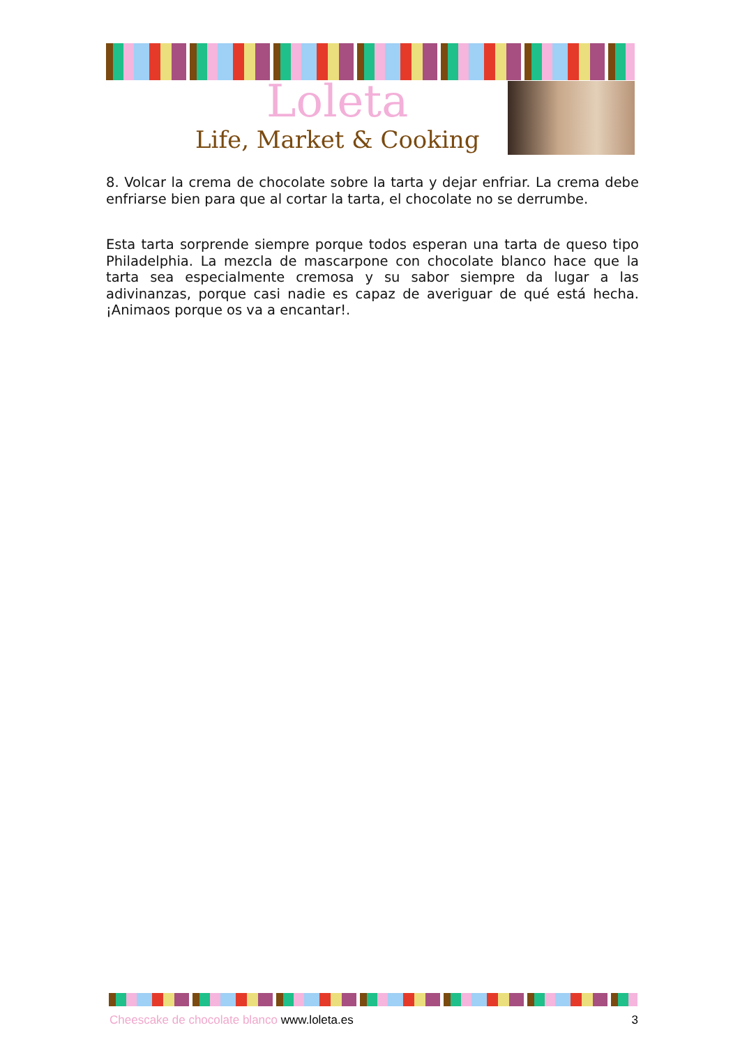Loleta
Life, Market & Cooking
8. Volcar la crema de chocolate sobre la tarta y dejar enfriar. La crema debe enfriarse bien para que al cortar la tarta, el chocolate no se derrumbe.
Esta tarta sorprende siempre porque todos esperan una tarta de queso tipo Philadelphia. La mezcla de mascarpone con chocolate blanco hace que la tarta sea especialmente cremosa y su sabor siempre da lugar a las adivinanzas, porque casi nadie es capaz de averiguar de qué está hecha. ¡Animaos porque os va a encantar!.
Cheescake de chocolate blanco www.loleta.es 3